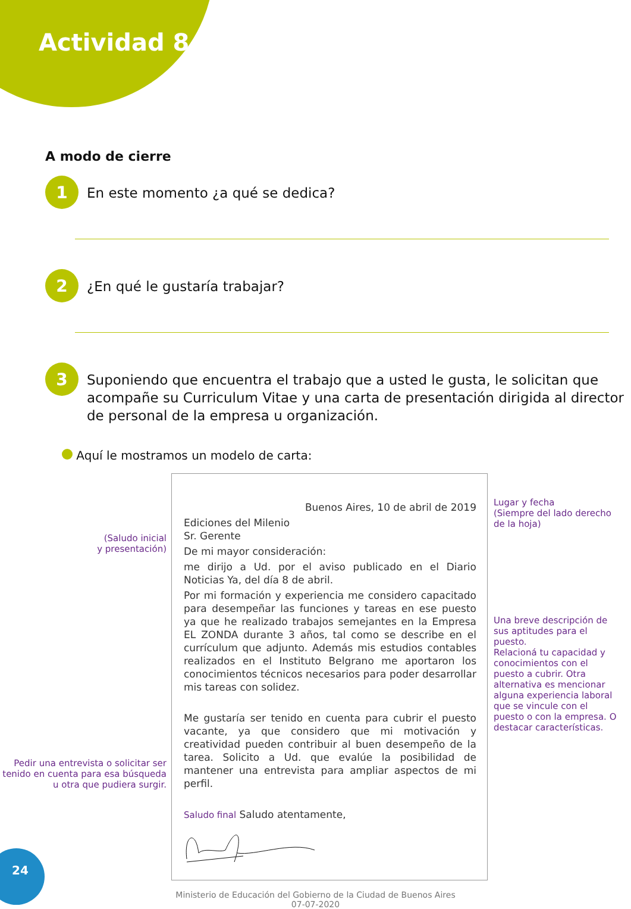Actividad 8
A modo de cierre
1
En este momento ¿a qué se dedica?
2
¿En qué le gustaría trabajar?
3
Suponiendo que encuentra el trabajo que a usted le gusta, le solicitan que acompañe su Curriculum Vitae y una carta de presentación dirigida al director de personal de la empresa u organización.
Aquí le mostramos un modelo de carta:
(Saludo inicial
y presentación)
Pedir una entrevista o solicitar ser tenido en cuenta para esa búsqueda u otra que pudiera surgir.
Buenos Aires, 10 de abril de 2019
Ediciones del Milenio
Sr. Gerente
De mi mayor consideración:
me dirijo a Ud. por el aviso publicado en el Diario Noticias Ya, del día 8 de abril.
Por mi formación y experiencia me considero capacitado para desempeñar las funciones y tareas en ese puesto ya que he realizado trabajos semejantes en la Empresa EL ZONDA durante 3 años, tal como se describe en el currículum que adjunto. Además mis estudios contables realizados en el Instituto Belgrano me aportaron los conocimientos técnicos necesarios para poder desarrollar mis tareas con solidez.
Me gustaría ser tenido en cuenta para cubrir el puesto vacante, ya que considero que mi motivación y creatividad pueden contribuir al buen desempeño de la tarea. Solicito a Ud. que evalúe la posibilidad de mantener una entrevista para ampliar aspectos de mi perfil.
Saludo final Saludo atentamente,
Lugar y fecha
(Siempre del lado derecho de la hoja)
Una breve descripción de sus aptitudes para el puesto.
Relacioná tu capacidad y conocimientos con el puesto a cubrir. Otra alternativa es mencionar alguna experiencia laboral que se vincule con el puesto o con la empresa. O destacar características.
Ministerio de Educación del Gobierno de la Ciudad de Buenos Aires
07-07-2020
24